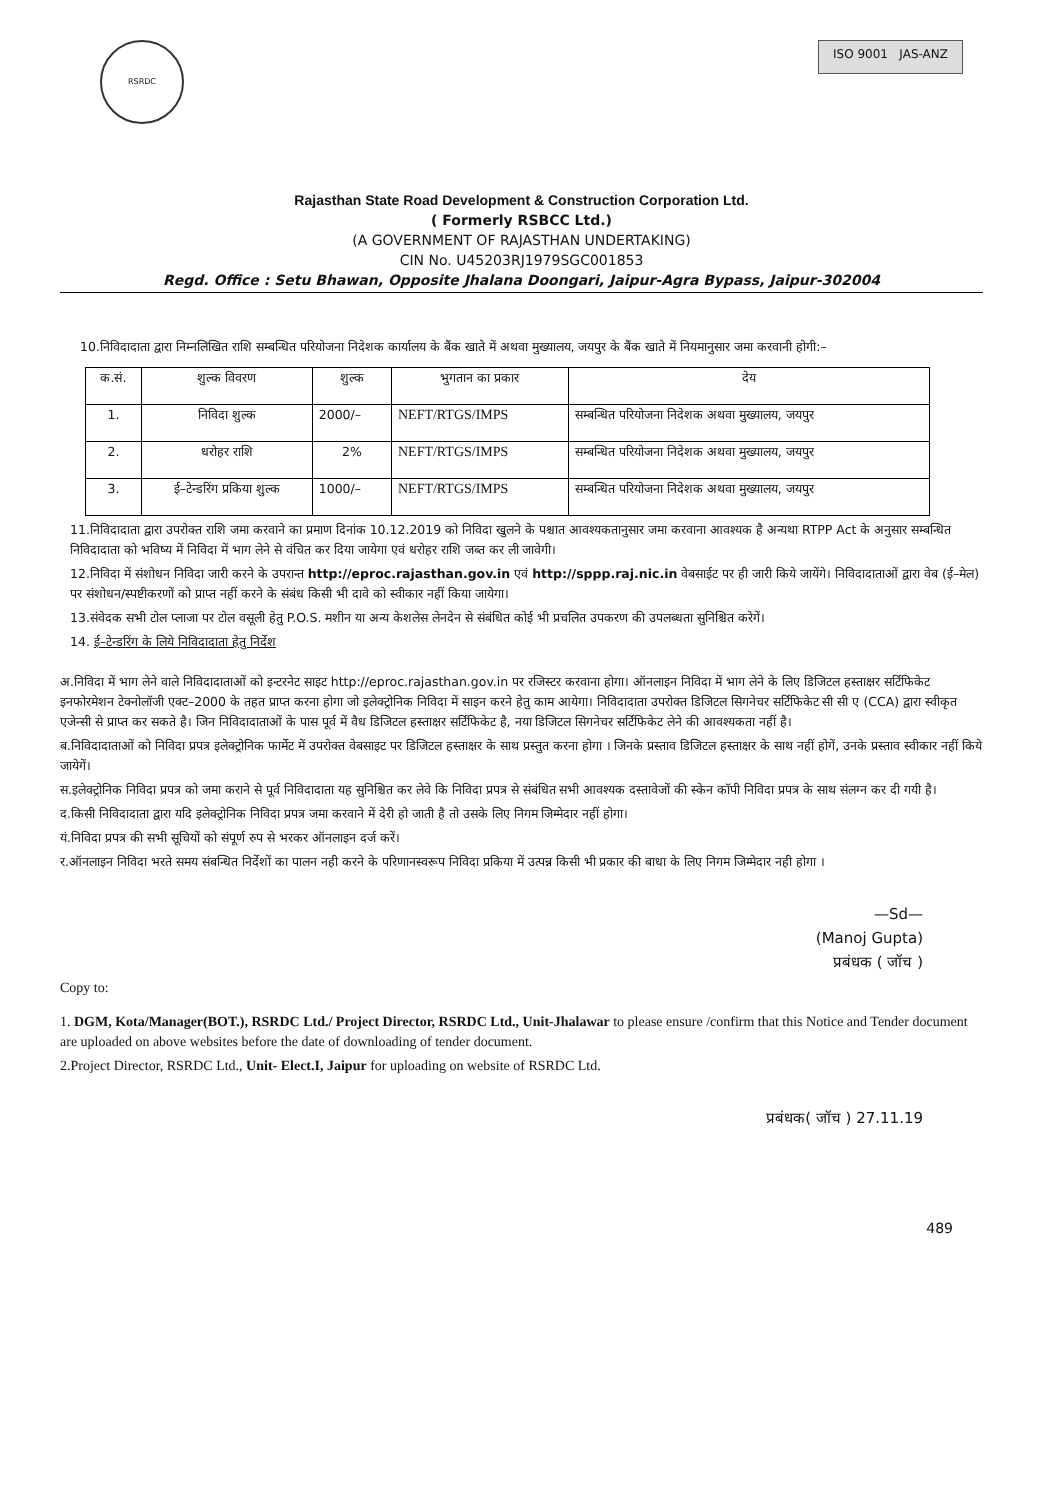RSRDC
ISO 9001 JAS-ANZ
Rajasthan State Road Development & Construction Corporation Ltd.
( Formerly RSBCC Ltd.)
(A GOVERNMENT OF RAJASTHAN UNDERTAKING)
CIN No. U45203RJ1979SGC001853
Regd. Office : Setu Bhawan, Opposite Jhalana Doongari, Jaipur-Agra Bypass, Jaipur-302004
10.निविदादाता द्वारा निम्नलिखित राशि सम्बन्धित परियोजना निदेशक कार्यालय के बैंक खाते में अथवा मुख्यालय, जयपुर के बैंक खाते में नियमानुसार जमा करवानी होगी:–
| क.सं. | शुल्क विवरण | शुल्क | भुगतान का प्रकार | देय |
| --- | --- | --- | --- | --- |
| 1. | निविदा शुल्क | 2000/– | NEFT/RTGS/IMPS | सम्बन्धित परियोजना निदेशक अथवा मुख्यालय, जयपुर |
| 2. | धरोहर राशि | 2% | NEFT/RTGS/IMPS | सम्बन्धित परियोजना निदेशक अथवा मुख्यालय, जयपुर |
| 3. | ई–टेन्डरिंग प्रकिया शुल्क | 1000/– | NEFT/RTGS/IMPS | सम्बन्धित परियोजना निदेशक अथवा मुख्यालय, जयपुर |
11.निविदादाता द्वारा उपरोक्त राशि जमा करवाने का प्रमाण दिनांक 10.12.2019 को निविदा खुलने के पश्चात आवश्यकतानुसार जमा करवाना आवश्यक है अन्यथा RTPP Act के अनुसार सम्बन्धित निविदादाता को भविष्य में निविदा में भाग लेने से वंचित कर दिया जायेगा एवं धरोहर राशि जब्त कर ली जावेगी।
12.निविदा में संशोधन निविदा जारी करने के उपरान्त http://eproc.rajasthan.gov.in एवं http://sppp.raj.nic.in वेबसाईट पर ही जारी किये जायेंगे। निविदादाताओं द्वारा वेब (ई–मेल) पर संशोधन/स्पष्टीकरणों को प्राप्त नहीं करने के संबंध किसी भी दावे को स्वीकार नहीं किया जायेगा।
13.संवेदक सभी टोल प्लाजा पर टोल वसूली हेतु P.O.S. मशीन या अन्य केशलेस लेनदेन से संबंधित कोई भी प्रचलित उपकरण की उपलब्धता सुनिश्चित करेगें।
14. ई–टेन्डरिंग के लिये निविदादाता हेतु निर्देश
अ.निविदा में भाग लेने वाले निविदादाताओं को इन्टरनेट साइट http://eproc.rajasthan.gov.in पर रजिस्टर करवाना होगा। ऑनलाइन निविदा में भाग लेने के लिए डिजिटल हस्ताक्षर सर्टिफिकेट इनफोरमेशन टेक्नोलॉजी एक्ट–2000 के तहत प्राप्त करना होगा जो इलेक्ट्रोनिक निविदा में साइन करने हेतु काम आयेगा। निविदादाता उपरोक्त डिजिटल सिगनेचर सर्टिफिकेट सी सी ए (CCA) द्वारा स्वीकृत एजेन्सी से प्राप्त कर सकते है। जिन निविदादाताओं के पास पूर्व में वैध डिजिटल हस्ताक्षर सर्टिफिकेट है, नया डिजिटल सिगनेचर सर्टिफिकेट लेने की आवश्यकता नहीं है।
ब.निविदादाताओं को निविदा प्रपत्र इलेक्ट्रोनिक फार्मेट में उपरोक्त वेबसाइट पर डिजिटल हस्ताक्षर के साथ प्रस्तुत करना होगा । जिनके प्रस्ताव डिजिटल हस्ताक्षर के साथ नहीं होगें, उनके प्रस्ताव स्वीकार नहीं किये जायेगें।
स.इलेक्ट्रोनिक निविदा प्रपत्र को जमा कराने से पूर्व निविदादाता यह सुनिश्चित कर लेवे कि निविदा प्रपत्र से संबंधित सभी आवश्यक दस्तावेजों की स्केन कॉपी निविदा प्रपत्र के साथ संलग्न कर दी गयी है।
द.किसी निविदादाता द्वारा यदि इलेक्ट्रोनिक निविदा प्रपत्र जमा करवाने में देरी हो जाती है तो उसके लिए निगम जिम्मेदार नहीं होगा।
यं.निविदा प्रपत्र की सभी सूचियों को संपूर्ण रुप से भरकर ऑनलाइन दर्ज करें।
र.ऑनलाइन निविदा भरते समय संबन्धित निर्देशों का पालन नही करने के परिणानस्वरूप निविदा प्रकिया में उत्पन्न किसी भी प्रकार की बाधा के लिए निगम जिम्मेदार नही होगा ।
—Sd—
(Manoj Gupta)
प्रबंधक ( जॉच )
Copy to:
1. DGM, Kota/Manager(BOT.), RSRDC Ltd./ Project Director, RSRDC Ltd., Unit-Jhalawar to please ensure /confirm that this Notice and Tender document are uploaded on above websites before the date of downloading of tender document.
2.Project Director, RSRDC Ltd., Unit- Elect.I, Jaipur for uploading on website of RSRDC Ltd.
प्रबंधक( जॉच ) 27.11.19
489